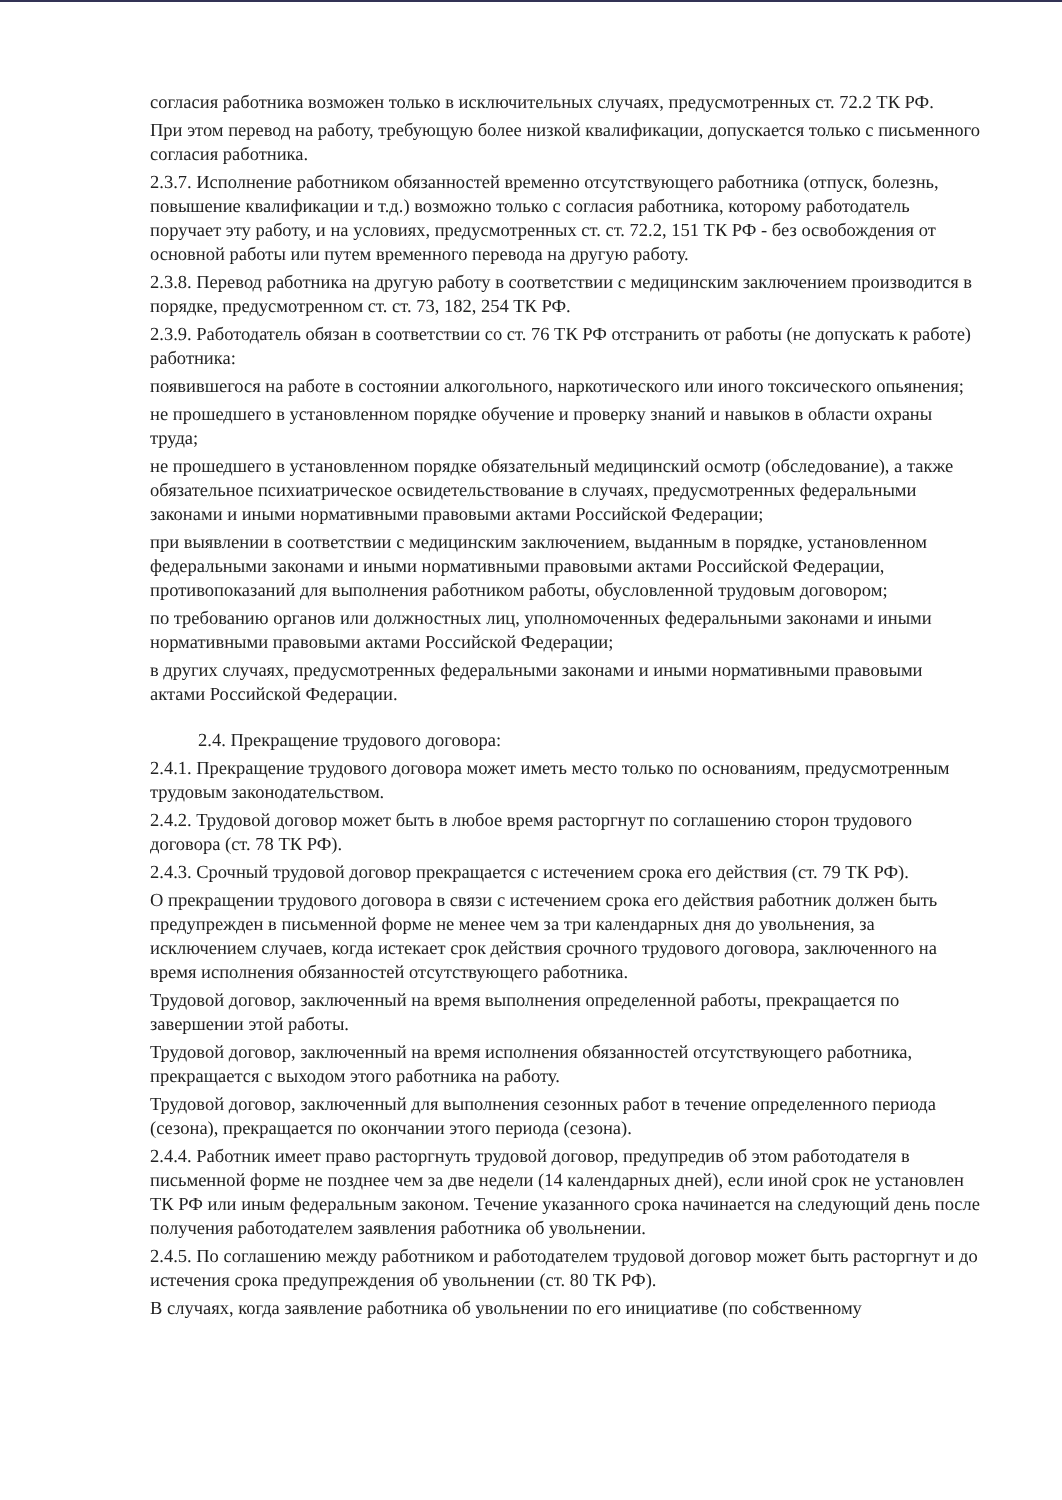согласия работника возможен только в исключительных случаях, предусмотренных ст. 72.2 ТК РФ.
При этом перевод на работу, требующую более низкой квалификации, допускается только с письменного согласия работника.
2.3.7. Исполнение работником обязанностей временно отсутствующего работника (отпуск, болезнь, повышение квалификации и т.д.) возможно только с согласия работника, которому работодатель поручает эту работу, и на условиях, предусмотренных ст. ст. 72.2, 151 ТК РФ - без освобождения от основной работы или путем временного перевода на другую работу.
2.3.8. Перевод работника на другую работу в соответствии с медицинским заключением производится в порядке, предусмотренном ст. ст. 73, 182, 254 ТК РФ.
2.3.9. Работодатель обязан в соответствии со ст. 76 ТК РФ отстранить от работы (не допускать к работе) работника:
появившегося на работе в состоянии алкогольного, наркотического или иного токсического опьянения;
не прошедшего в установленном порядке обучение и проверку знаний и навыков в области охраны труда;
не прошедшего в установленном порядке обязательный медицинский осмотр (обследование), а также обязательное психиатрическое освидетельствование в случаях, предусмотренных федеральными законами и иными нормативными правовыми актами Российской Федерации;
при выявлении в соответствии с медицинским заключением, выданным в порядке, установленном федеральными законами и иными нормативными правовыми актами Российской Федерации, противопоказаний для выполнения работником работы, обусловленной трудовым договором;
по требованию органов или должностных лиц, уполномоченных федеральными законами и иными нормативными правовыми актами Российской Федерации;
в других случаях, предусмотренных федеральными законами и иными нормативными правовыми актами Российской Федерации.
2.4. Прекращение трудового договора:
2.4.1. Прекращение трудового договора может иметь место только по основаниям, предусмотренным трудовым законодательством.
2.4.2. Трудовой договор может быть в любое время расторгнут по соглашению сторон трудового договора (ст. 78 ТК РФ).
2.4.3. Срочный трудовой договор прекращается с истечением срока его действия (ст. 79 ТК РФ).
О прекращении трудового договора в связи с истечением срока его действия работник должен быть предупрежден в письменной форме не менее чем за три календарных дня до увольнения, за исключением случаев, когда истекает срок действия срочного трудового договора, заключенного на время исполнения обязанностей отсутствующего работника.
Трудовой договор, заключенный на время выполнения определенной работы, прекращается по завершении этой работы.
Трудовой договор, заключенный на время исполнения обязанностей отсутствующего работника, прекращается с выходом этого работника на работу.
Трудовой договор, заключенный для выполнения сезонных работ в течение определенного периода (сезона), прекращается по окончании этого периода (сезона).
2.4.4. Работник имеет право расторгнуть трудовой договор, предупредив об этом работодателя в письменной форме не позднее чем за две недели (14 календарных дней), если иной срок не установлен ТК РФ или иным федеральным законом. Течение указанного срока начинается на следующий день после получения работодателем заявления работника об увольнении.
2.4.5. По соглашению между работником и работодателем трудовой договор может быть расторгнут и до истечения срока предупреждения об увольнении (ст. 80 ТК РФ).
В случаях, когда заявление работника об увольнении по его инициативе (по собственному